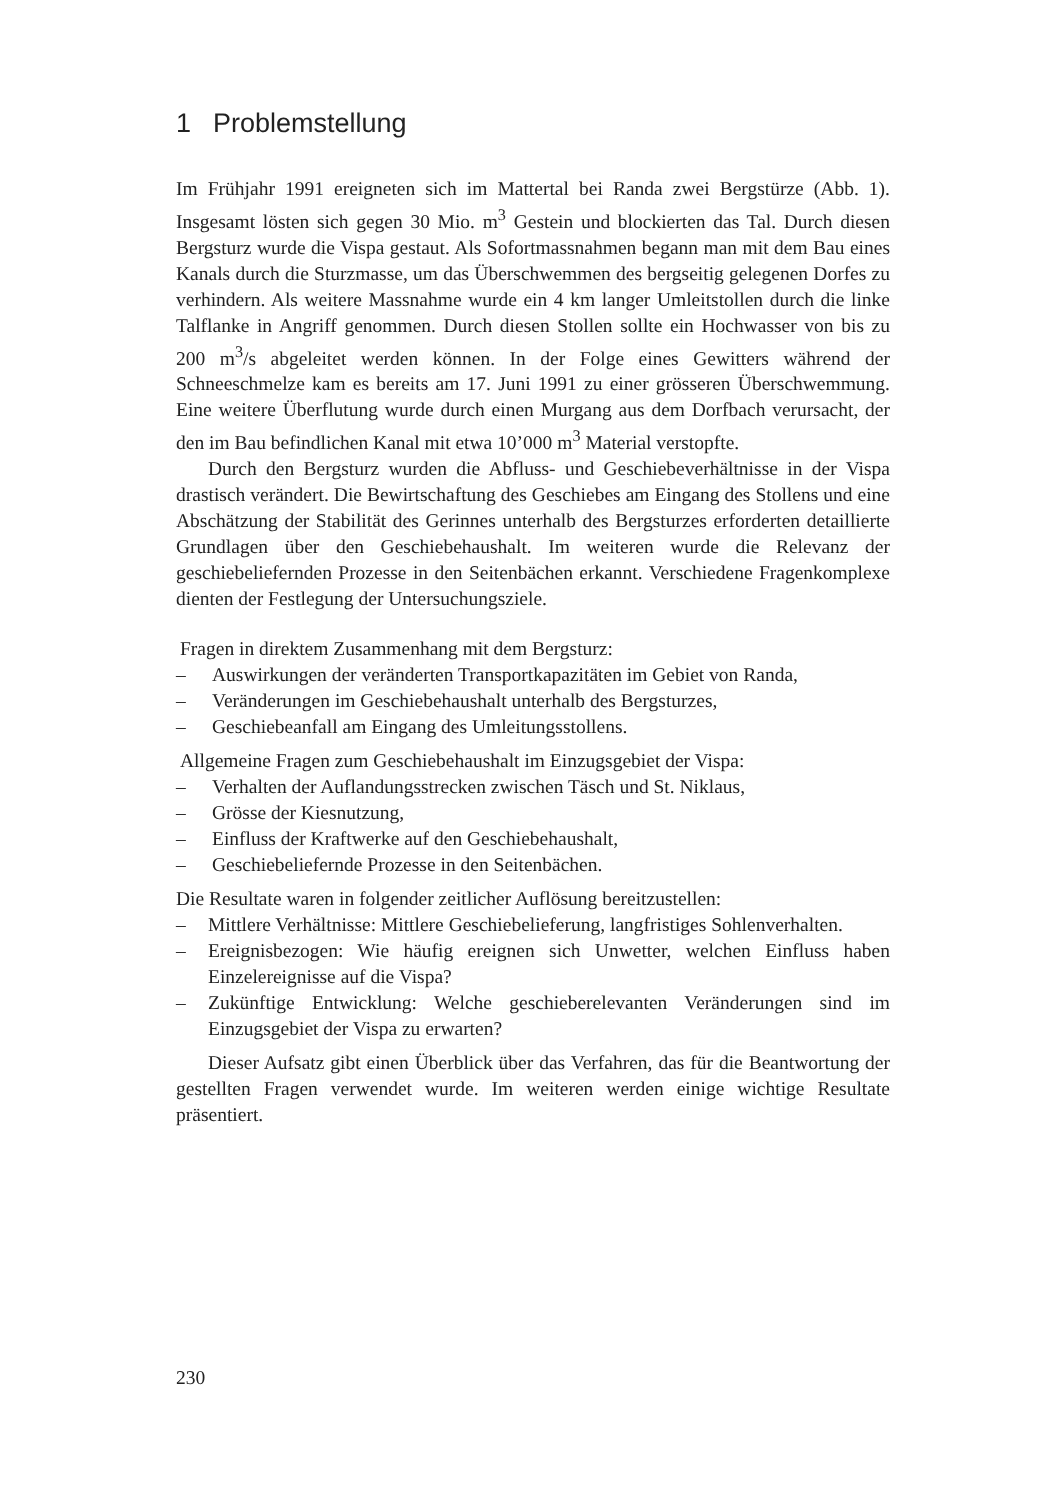1 Problemstellung
Im Frühjahr 1991 ereigneten sich im Mattertal bei Randa zwei Bergstürze (Abb. 1). Insgesamt lösten sich gegen 30 Mio. m<sup>3</sup> Gestein und blockierten das Tal. Durch diesen Bergsturz wurde die Vispa gestaut. Als Sofortmassnahmen begann man mit dem Bau eines Kanals durch die Sturzmasse, um das Überschwemmen des bergseitig gelegenen Dorfes zu verhindern. Als weitere Massnahme wurde ein 4 km langer Umleitstollen durch die linke Talflanke in Angriff genommen. Durch diesen Stollen sollte ein Hochwasser von bis zu 200 m<sup>3</sup>/s abgeleitet werden können. In der Folge eines Gewitters während der Schneeschmelze kam es bereits am 17. Juni 1991 zu einer grösseren Überschwemmung. Eine weitere Überflutung wurde durch einen Murgang aus dem Dorfbach verursacht, der den im Bau befindlichen Kanal mit etwa 10’000 m<sup>3</sup> Material verstopfte.
Durch den Bergsturz wurden die Abfluss- und Geschiebeverhältnisse in der Vispa drastisch verändert. Die Bewirtschaftung des Geschiebes am Eingang des Stollens und eine Abschätzung der Stabilität des Gerinnes unterhalb des Bergsturzes erforderten detaillierte Grundlagen über den Geschiebehaushalt. Im weiteren wurde die Relevanz der geschiebeliefernden Prozesse in den Seitenbächen erkannt. Verschiedene Fragenkomplexe dienten der Festlegung der Untersuchungsziele.
Fragen in direktem Zusammenhang mit dem Bergsturz:
– Auswirkungen der veränderten Transportkapazitäten im Gebiet von Randa,
– Veränderungen im Geschiebehaushalt unterhalb des Bergsturzes,
– Geschiebeanfall am Eingang des Umleitungsstollens.
Allgemeine Fragen zum Geschiebehaushalt im Einzugsgebiet der Vispa:
– Verhalten der Auflandungsstrecken zwischen Täsch und St. Niklaus,
– Grösse der Kiesnutzung,
– Einfluss der Kraftwerke auf den Geschiebehaushalt,
– Geschiebeliefernde Prozesse in den Seitenbächen.
Die Resultate waren in folgender zeitlicher Auflösung bereitzustellen:
– Mittlere Verhältnisse: Mittlere Geschiebelieferung, langfristiges Sohlenverhalten.
– Ereignisbezogen: Wie häufig ereignen sich Unwetter, welchen Einfluss haben Einzelereignisse auf die Vispa?
– Zukünftige Entwicklung: Welche geschieberelevanten Veränderungen sind im Einzugsgebiet der Vispa zu erwarten?
Dieser Aufsatz gibt einen Überblick über das Verfahren, das für die Beantwortung der gestellten Fragen verwendet wurde. Im weiteren werden einige wichtige Resultate präsentiert.
230